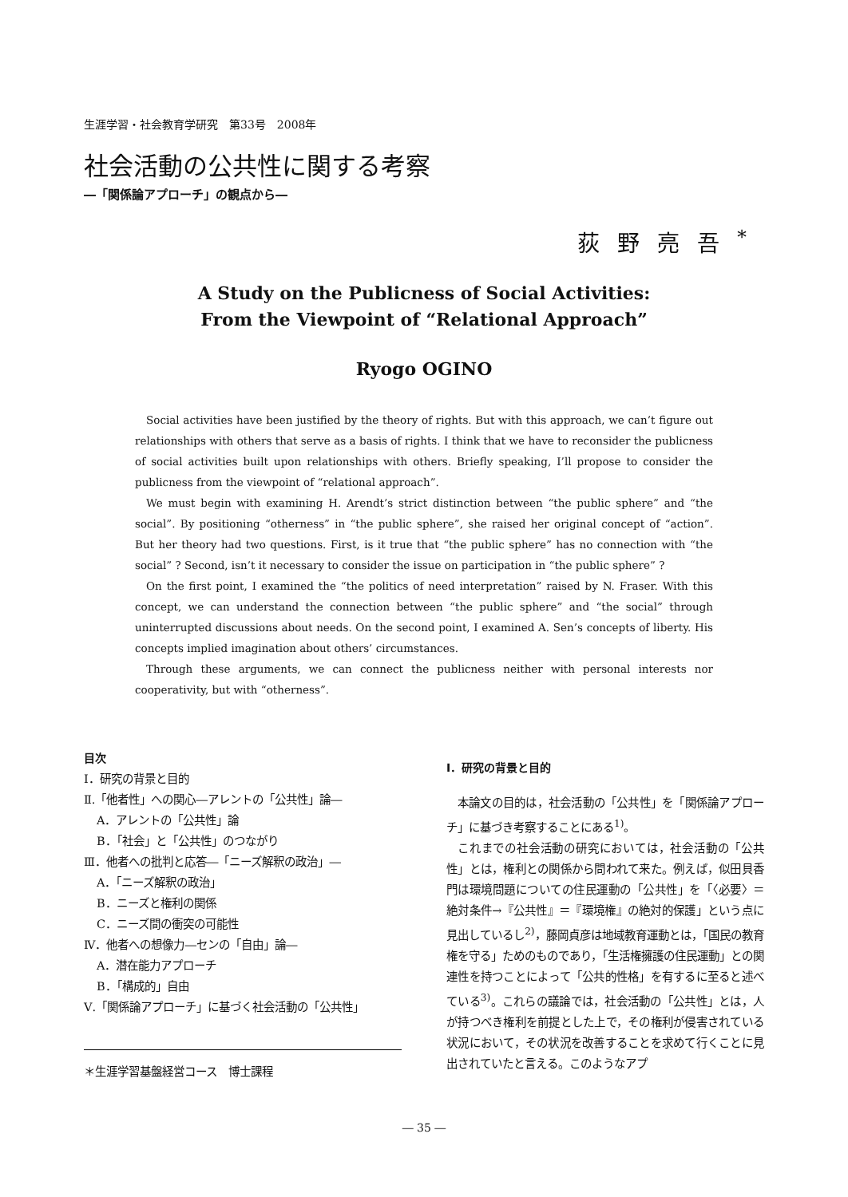生涯学習・社会教育学研究　第33号　2008年
社会活動の公共性に関する考察
―「関係論アプローチ」の観点から―
荻野亮吾<sup>*</sup>
A Study on the Publicness of Social Activities:
From the Viewpoint of “Relational Approach”
Ryogo OGINO
Social activities have been justified by the theory of rights. But with this approach, we can’t figure out relationships with others that serve as a basis of rights. I think that we have to reconsider the publicness of social activities built upon relationships with others. Briefly speaking, I’ll propose to consider the publicness from the viewpoint of “relational approach”.
We must begin with examining H. Arendt’s strict distinction between “the public sphere” and “the social”. By positioning “otherness” in “the public sphere”, she raised her original concept of “action”. But her theory had two questions. First, is it true that “the public sphere” has no connection with “the social” ? Second, isn’t it necessary to consider the issue on participation in “the public sphere” ?
On the first point, I examined the “the politics of need interpretation” raised by N. Fraser. With this concept, we can understand the connection between “the public sphere” and “the social” through uninterrupted discussions about needs. On the second point, I examined A. Sen’s concepts of liberty. His concepts implied imagination about others’ circumstances.
Through these arguments, we can connect the publicness neither with personal interests nor cooperativity, but with “otherness”.
目次
Ⅰ．研究の背景と目的
Ⅱ.「他者性」への関心―アレントの「公共性」論―
A．アレントの「公共性」論
B．「社会」と「公共性」のつながり
Ⅲ．他者への批判と応答―「ニーズ解釈の政治」―
A．「ニーズ解釈の政治」
B．ニーズと権利の関係
C．ニーズ間の衝突の可能性
Ⅳ．他者への想像力―センの「自由」論―
A．潜在能力アプローチ
B．「構成的」自由
Ⅴ.「関係論アプローチ」に基づく社会活動の「公共性」
＊生涯学習基盤経営コース　博士課程
Ⅰ．研究の背景と目的
本論文の目的は，社会活動の「公共性」を「関係論アプローチ」に基づき考察することにある<sup>1)</sup>。
これまでの社会活動の研究においては，社会活動の「公共性」とは，権利との関係から問われて来た。例えば，似田貝香門は環境問題についての住民運動の「公共性」を「〈必要〉＝絶対条件→『公共性』＝『環境権』の絶対的保護」という点に見出しているし<sup>2)</sup>，藤岡貞彦は地域教育運動とは，「国民の教育権を守る」ためのものであり，「生活権擁護の住民運動」との関連性を持つことによって「公共的性格」を有するに至ると述べている<sup>3)</sup>。これらの議論では，社会活動の「公共性」とは，人が持つべき権利を前提とした上で，その権利が侵害されている状況において，その状況を改善することを求めて行くことに見出されていたと言える。このようなアプ
― 35 ―